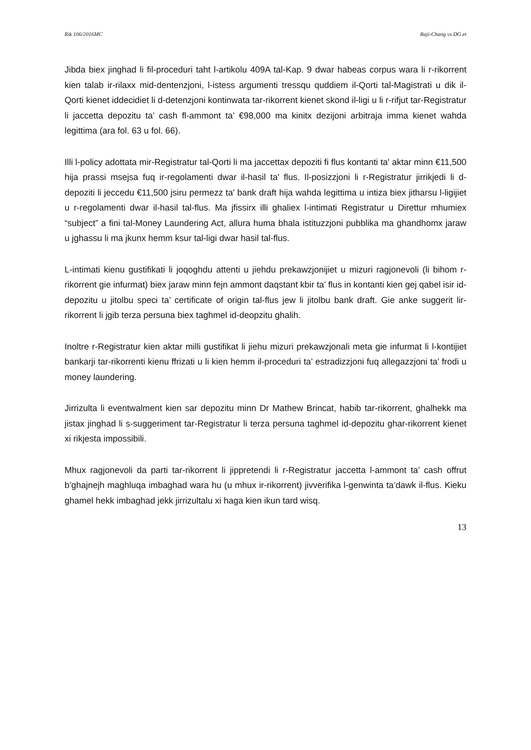Rik 106/2016MC Raji-Chang vs DG et
Jibda biex jinghad li fil-proceduri taht l-artikolu 409A tal-Kap. 9 dwar habeas corpus wara li r-rikorrent kien talab ir-rilaxx mid-dentenzjoni, l-istess argumenti tressqu quddiem il-Qorti tal-Magistrati u dik il-Qorti kienet iddecidiet li d-detenzjoni kontinwata tar-rikorrent kienet skond il-ligi u li r-rifjut tar-Registratur li jaccetta depozitu ta’ cash fl-ammont ta’ €98,000 ma kinitx dezijoni arbitraja imma kienet wahda legittima (ara fol. 63 u fol. 66).
Illi l-policy adottata mir-Registratur tal-Qorti li ma jaccettax depoziti fi flus kontanti ta' aktar minn €11,500 hija prassi msejsa fuq ir-regolamenti dwar il-hasil ta' flus. Il-posizzjoni li r-Registratur jirrikjedi li d-depoziti li jeccedu €11,500 jsiru permezz ta' bank draft hija wahda legittima u intiza biex jitharsu l-ligijiet u r-regolamenti dwar il-hasil tal-flus. Ma jfissirx illi ghaliex l-intimati Registratur u Direttur mhumiex “subject” a fini tal-Money Laundering Act, allura huma bhala istituzzjoni pubblika ma ghandhomx jaraw u jghassu li ma jkunx hemm ksur tal-ligi dwar hasil tal-flus.
L-intimati kienu gustifikati li joqoghdu attenti u jiehdu prekawzjonijiet u mizuri ragjonevoli (li bihom r-rikorrent gie infurmat) biex jaraw minn fejn ammont daqstant kbir ta’ flus in kontanti kien gej qabel isir id-depozitu u jitolbu speci ta’ certificate of origin tal-flus jew li jitolbu bank draft. Gie anke suggerit lir-rikorrent li jgib terza persuna biex taghmel id-deopzitu ghalih.
Inoltre r-Registratur kien aktar milli gustifikat li jiehu mizuri prekawzjonali meta gie infurmat li l-kontijiet bankarji tar-rikorrenti kienu ffrizati u li kien hemm il-proceduri ta’ estradizzjoni fuq allegazzjoni ta’ frodi u money laundering.
Jirrizulta li eventwalment kien sar depozitu minn Dr Mathew Brincat, habib tar-rikorrent, ghalhekk ma jistax jinghad li s-suggeriment tar-Registratur li terza persuna taghmel id-depozitu ghar-rikorrent kienet xi rikjesta impossibili.
Mhux ragjonevoli da parti tar-rikorrent li jippretendi li r-Registratur jaccetta l-ammont ta’ cash offrut b’ghajnejh maghluqa imbaghad wara hu (u mhux ir-rikorrent) jivverifika l-genwinta ta’dawk il-flus. Kieku ghamel hekk imbaghad jekk jirrizultalu xi haga kien ikun tard wisq.
13